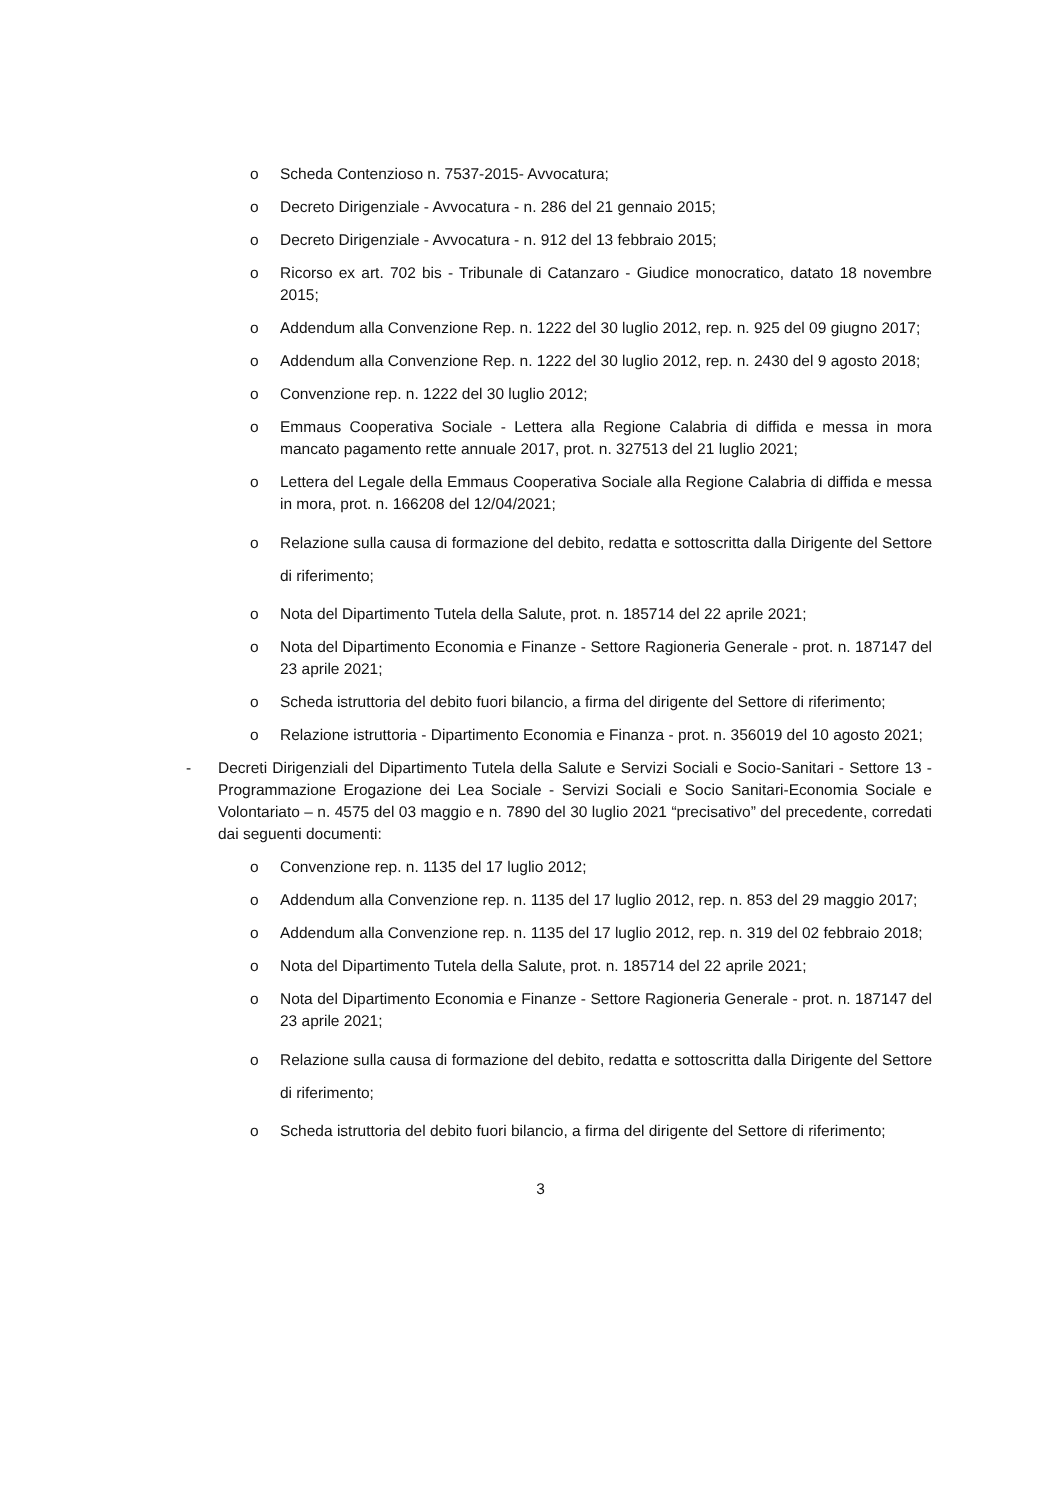o Scheda Contenzioso n. 7537-2015- Avvocatura;
o Decreto Dirigenziale - Avvocatura - n. 286 del 21 gennaio 2015;
o Decreto Dirigenziale - Avvocatura - n. 912 del 13 febbraio 2015;
o Ricorso ex art. 702 bis - Tribunale di Catanzaro - Giudice monocratico, datato 18 novembre 2015;
o Addendum alla Convenzione Rep. n. 1222 del 30 luglio 2012, rep. n. 925 del 09 giugno 2017;
o Addendum alla Convenzione Rep. n. 1222 del 30 luglio 2012, rep. n. 2430 del 9 agosto 2018;
o Convenzione rep. n. 1222 del 30 luglio 2012;
o Emmaus Cooperativa Sociale - Lettera alla Regione Calabria di diffida e messa in mora mancato pagamento rette annuale 2017, prot. n. 327513 del 21 luglio 2021;
o Lettera del Legale della Emmaus Cooperativa Sociale alla Regione Calabria di diffida e messa in mora, prot. n. 166208 del 12/04/2021;
o Relazione sulla causa di formazione del debito, redatta e sottoscritta dalla Dirigente del Settore di riferimento;
o Nota del Dipartimento Tutela della Salute, prot. n. 185714 del 22 aprile 2021;
o Nota del Dipartimento Economia e Finanze - Settore Ragioneria Generale - prot. n. 187147 del 23 aprile 2021;
o Scheda istruttoria del debito fuori bilancio, a firma del dirigente del Settore di riferimento;
o Relazione istruttoria - Dipartimento Economia e Finanza - prot. n. 356019 del 10 agosto 2021;
- Decreti Dirigenziali del Dipartimento Tutela della Salute e Servizi Sociali e Socio-Sanitari - Settore 13 - Programmazione Erogazione dei Lea Sociale - Servizi Sociali e Socio Sanitari-Economia Sociale e Volontariato – n. 4575 del 03 maggio e n. 7890 del 30 luglio 2021 “precisativo” del precedente, corredati dai seguenti documenti:
o Convenzione rep. n. 1135 del 17 luglio 2012;
o Addendum alla Convenzione rep. n. 1135 del 17 luglio 2012, rep. n. 853 del 29 maggio 2017;
o Addendum alla Convenzione rep. n. 1135 del 17 luglio 2012, rep. n. 319 del 02 febbraio 2018;
o Nota del Dipartimento Tutela della Salute, prot. n. 185714 del 22 aprile 2021;
o Nota del Dipartimento Economia e Finanze - Settore Ragioneria Generale - prot. n. 187147 del 23 aprile 2021;
o Relazione sulla causa di formazione del debito, redatta e sottoscritta dalla Dirigente del Settore di riferimento;
o Scheda istruttoria del debito fuori bilancio, a firma del dirigente del Settore di riferimento;
3